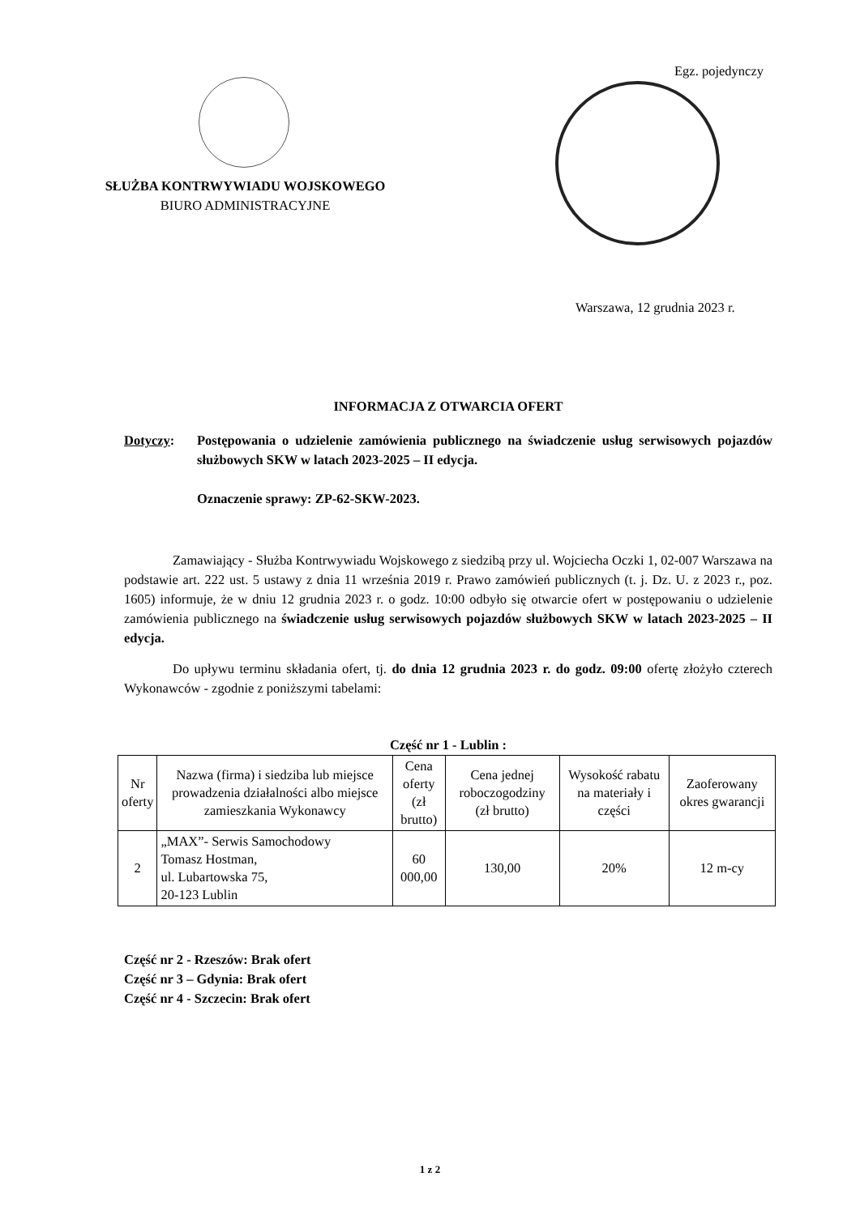Egz. pojedynczy
SŁUŻBA KONTRWYWIADU WOJSKOWEGO
BIURO ADMINISTRACYJNE
Warszawa, 12 grudnia 2023 r.
INFORMACJA Z OTWARCIA OFERT
Dotyczy: Postępowania o udzielenie zamówienia publicznego na świadczenie usług serwisowych pojazdów służbowych SKW w latach 2023-2025 – II edycja.
Oznaczenie sprawy: ZP-62-SKW-2023.
Zamawiający - Służba Kontrwywiadu Wojskowego z siedzibą przy ul. Wojciecha Oczki 1, 02-007 Warszawa na podstawie art. 222 ust. 5 ustawy z dnia 11 września 2019 r. Prawo zamówień publicznych (t. j. Dz. U. z 2023 r., poz. 1605) informuje, że w dniu 12 grudnia 2023 r. o godz. 10:00 odbyło się otwarcie ofert w postępowaniu o udzielenie zamówienia publicznego na świadczenie usług serwisowych pojazdów służbowych SKW w latach 2023-2025 – II edycja.
Do upływu terminu składania ofert, tj. do dnia 12 grudnia 2023 r. do godz. 09:00 ofertę złożyło czterech Wykonawców - zgodnie z poniższymi tabelami:
Część nr 1 - Lublin :
| Nr oferty | Nazwa (firma) i siedziba lub miejsce prowadzenia działalności albo miejsce zamieszkania Wykonawcy | Cena oferty (zł brutto) | Cena jednej roboczogodziny (zł brutto) | Wysokość rabatu na materiały i części | Zaoferowany okres gwarancji |
| --- | --- | --- | --- | --- | --- |
| 2 | „MAX”- Serwis Samochodowy Tomasz Hostman, ul. Lubartowska 75, 20-123 Lublin | 60 000,00 | 130,00 | 20% | 12 m-cy |
Część nr 2 - Rzeszów: Brak ofert
Część nr 3 – Gdynia: Brak ofert
Część nr 4 - Szczecin: Brak ofert
1 z 2